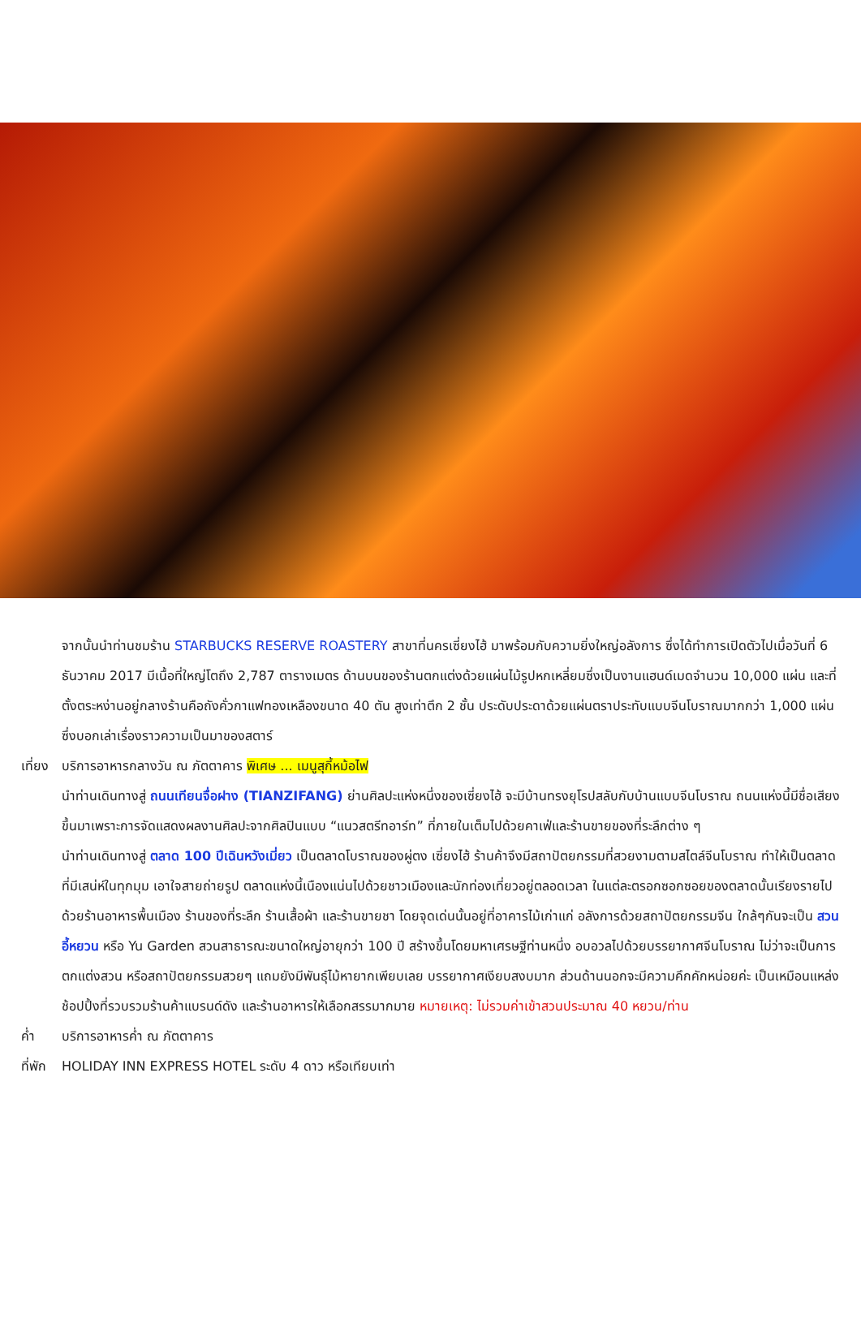จากนั้นนำท่านชมร้าน STARBUCKS RESERVE ROASTERY สาขาที่นครเซี่ยงไฮ้ มาพร้อมกับความยิ่งใหญ่อลังการ ซึ่งได้ทำการเปิดตัวไปเมื่อวันที่ 6 ธันวาคม 2017 มีเนื้อที่ใหญ่โตถึง 2,787 ตารางเมตร ด้านบนของร้านตกแต่งด้วยแผ่นไม้รูปหกเหลี่ยมซึ่งเป็นงานแฮนด์เมดจำนวน 10,000 แผ่น และที่ตั้งตระหง่านอยู่กลางร้านคือถังคั่วกาแฟทองเหลืองขนาด 40 ตัน สูงเท่าตึก 2 ชั้น ประดับประดาด้วยแผ่นตราประทับแบบจีนโบราณมากกว่า 1,000 แผ่น ซึ่งบอกเล่าเรื่องราวความเป็นมาของสตาร์
เที่ยง
บริการอาหารกลางวัน ณ ภัตตาคาร พิเศษ ... เมนูสุกี้หม้อไฟ
นำท่านเดินทางสู่ ถนนเทียนจื่อฝาง (TIANZIFANG) ย่านศิลปะแห่งหนึ่งของเซี่ยงไฮ้ จะมีบ้านทรงยุโรปสลับกับบ้านแบบจีนโบราณ ถนนแห่งนี้มีชื่อเสียงขึ้นมาเพราะการจัดแสดงผลงานศิลปะจากศิลปินแบบ “แนวสตรีทอาร์ท” ที่ภายในเต็มไปด้วยคาเฟ่และร้านขายของที่ระลึกต่าง ๆ
นำท่านเดินทางสู่ ตลาด 100 ปีเฉินหวังเมี่ยว เป็นตลาดโบราณของผู่ตง เซี่ยงไฮ้ ร้านค้าจึงมีสถาปัตยกรรมที่สวยงามตามสไตล์จีนโบราณ ทำให้เป็นตลาดที่มีเสน่ห์ในทุกมุม เอาใจสายถ่ายรูป ตลาดแห่งนี้เนืองแน่นไปด้วยชาวเมืองและนักท่องเที่ยวอยู่ตลอดเวลา ในแต่ละตรอกซอกซอยของตลาดนั้นเรียงรายไปด้วยร้านอาหารพื้นเมือง ร้านของที่ระลึก ร้านเสื้อผ้า และร้านขายชา โดยจุดเด่นนั้นอยู่ที่อาคารไม้เก่าแก่ อลังการด้วยสถาปัตยกรรมจีน ใกล้ๆกันจะเป็น สวนอี้หยวน หรือ Yu Garden สวนสาธารณะขนาดใหญ่อายุกว่า 100 ปี สร้างขึ้นโดยมหาเศรษฐีท่านหนึ่ง อบอวลไปด้วยบรรยากาศจีนโบราณ ไม่ว่าจะเป็นการตกแต่งสวน หรือสถาปัตยกรรมสวยๆ แถมยังมีพันธุ์ไม้หายากเพียบเลย บรรยากาศเงียบสงบมาก ส่วนด้านนอกจะมีความคึกคักหน่อยค่ะ เป็นเหมือนแหล่งช้อปปิ้งที่รวบรวมร้านค้าแบรนด์ดัง และร้านอาหารให้เลือกสรรมากมาย หมายเหตุ: ไม่รวมค่าเข้าสวนประมาณ 40 หยวน/ท่าน
ค่ำ บริการอาหารค่ำ ณ ภัตตาคาร
ที่พัก
HOLIDAY INN EXPRESS HOTEL ระดับ 4 ดาว หรือเทียบเท่า